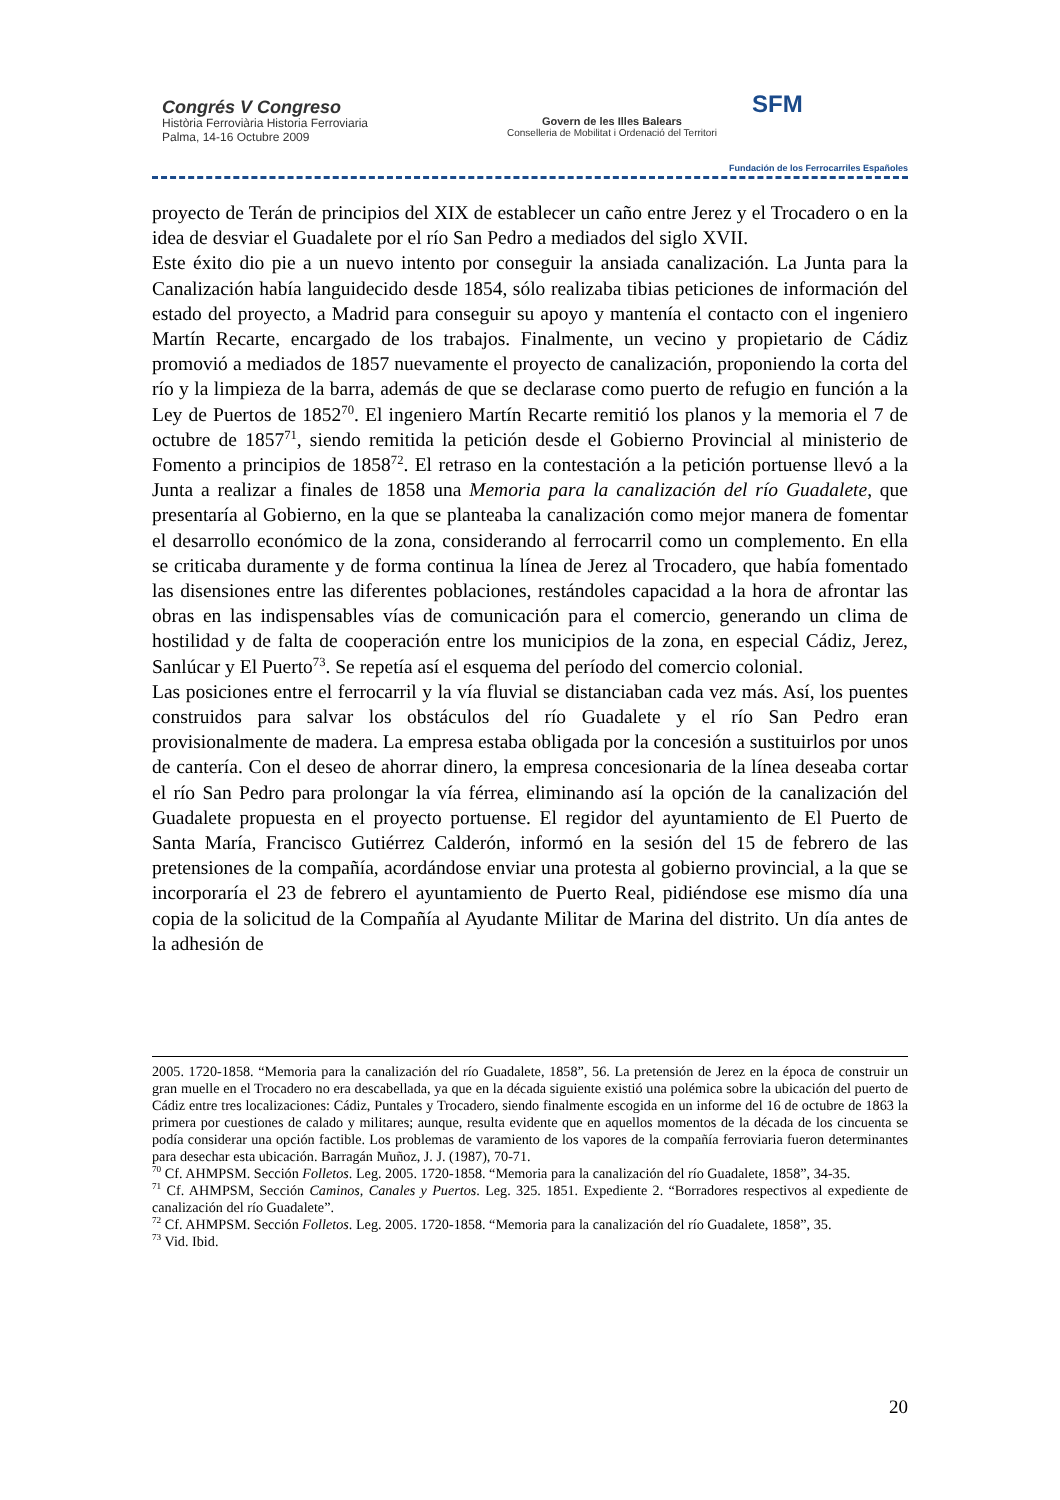Congrés V Congreso
Història Ferroviària Historia Ferroviaria
Palma, 14-16 Octubre 2009
Govern de les Illes Balears
Conselleria de Mobilitat i Ordenació del Territori
SFM
Fundación de los Ferrocarriles Españoles
proyecto de Terán de principios del XIX de establecer un caño entre Jerez y el Trocadero o en la idea de desviar el Guadalete por el río San Pedro a mediados del siglo XVII.
Este éxito dio pie a un nuevo intento por conseguir la ansiada canalización. La Junta para la Canalización había languidecido desde 1854, sólo realizaba tibias peticiones de información del estado del proyecto, a Madrid para conseguir su apoyo y mantenía el contacto con el ingeniero Martín Recarte, encargado de los trabajos. Finalmente, un vecino y propietario de Cádiz promovió a mediados de 1857 nuevamente el proyecto de canalización, proponiendo la corta del río y la limpieza de la barra, además de que se declarase como puerto de refugio en función a la Ley de Puertos de 1852<sup>70</sup>. El ingeniero Martín Recarte remitió los planos y la memoria el 7 de octubre de 1857<sup>71</sup>, siendo remitida la petición desde el Gobierno Provincial al ministerio de Fomento a principios de 1858<sup>72</sup>. El retraso en la contestación a la petición portuense llevó a la Junta a realizar a finales de 1858 una Memoria para la canalización del río Guadalete, que presentaría al Gobierno, en la que se planteaba la canalización como mejor manera de fomentar el desarrollo económico de la zona, considerando al ferrocarril como un complemento. En ella se criticaba duramente y de forma continua la línea de Jerez al Trocadero, que había fomentado las disensiones entre las diferentes poblaciones, restándoles capacidad a la hora de afrontar las obras en las indispensables vías de comunicación para el comercio, generando un clima de hostilidad y de falta de cooperación entre los municipios de la zona, en especial Cádiz, Jerez, Sanlúcar y El Puerto<sup>73</sup>. Se repetía así el esquema del período del comercio colonial.
Las posiciones entre el ferrocarril y la vía fluvial se distanciaban cada vez más. Así, los puentes construidos para salvar los obstáculos del río Guadalete y el río San Pedro eran provisionalmente de madera. La empresa estaba obligada por la concesión a sustituirlos por unos de cantería. Con el deseo de ahorrar dinero, la empresa concesionaria de la línea deseaba cortar el río San Pedro para prolongar la vía férrea, eliminando así la opción de la canalización del Guadalete propuesta en el proyecto portuense. El regidor del ayuntamiento de El Puerto de Santa María, Francisco Gutiérrez Calderón, informó en la sesión del 15 de febrero de las pretensiones de la compañía, acordándose enviar una protesta al gobierno provincial, a la que se incorporaría el 23 de febrero el ayuntamiento de Puerto Real, pidiéndose ese mismo día una copia de la solicitud de la Compañía al Ayudante Militar de Marina del distrito. Un día antes de la adhesión de
2005. 1720-1858. “Memoria para la canalización del río Guadalete, 1858”, 56. La pretensión de Jerez en la época de construir un gran muelle en el Trocadero no era descabellada, ya que en la década siguiente existió una polémica sobre la ubicación del puerto de Cádiz entre tres localizaciones: Cádiz, Puntales y Trocadero, siendo finalmente escogida en un informe del 16 de octubre de 1863 la primera por cuestiones de calado y militares; aunque, resulta evidente que en aquellos momentos de la década de los cincuenta se podía considerar una opción factible. Los problemas de varamiento de los vapores de la compañía ferroviaria fueron determinantes para desechar esta ubicación. Barragán Muñoz, J. J. (1987), 70-71.
<sup>70</sup> Cf. AHMPSM. Sección Folletos. Leg. 2005. 1720-1858. “Memoria para la canalización del río Guadalete, 1858”, 34-35.
<sup>71</sup> Cf. AHMPSM, Sección Caminos, Canales y Puertos. Leg. 325. 1851. Expediente 2. “Borradores respectivos al expediente de canalización del río Guadalete”.
<sup>72</sup> Cf. AHMPSM. Sección Folletos. Leg. 2005. 1720-1858. “Memoria para la canalización del río Guadalete, 1858”, 35.
<sup>73</sup> Vid. Ibid.
20